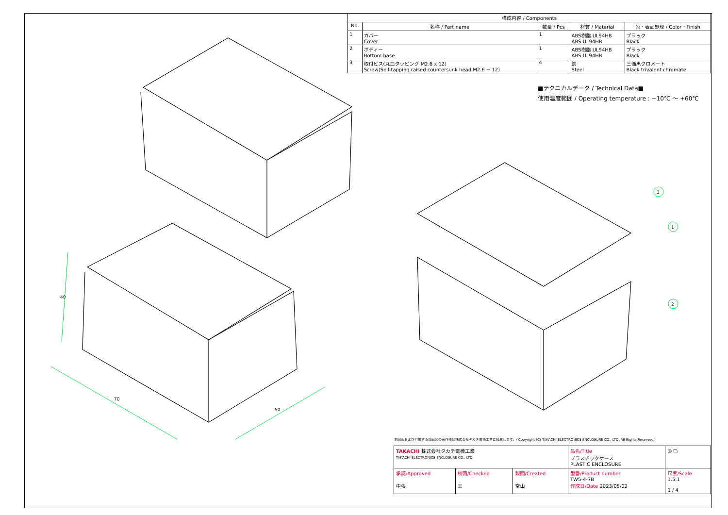40
70
50
3
1
2
| 構成内容 / Components | | | | |
| --- | --- | --- | --- | --- |
| No. | 名称 / Part name | 数量 / Pcs | 材質 / Material | 色・表面処理 / Color・Finish |
| 1 | カバー Cover | 1 | ABS樹脂 UL94HB ABS UL94HB | ブラック Black |
| 2 | ボディー Bottom base | 1 | ABS樹脂 UL94HB ABS UL94HB | ブラック Black |
| 3 | 取付ビス(丸皿タッピング M2.6 x 12) Screw(Self-tapping raised countersunk head M2.6 − 12) | 4 | 鉄 Steel | 三価黒クロメート Black trivalent chromate |
■テクニカルデータ / Technical Data■
使用温度範囲 / Operating temperature : −10℃ ～ +60℃
本図面および付帯する部品図の著作権は株式会社タカチ電機工業に帰属します。/ Copyright (C) TAKACHI ELECTRONICS ENCLOSURE CO., LTD. All Rights Reserved.
| TAKACHI 株式会社タカチ電機工業 TAKACHI ELECTRONICS ENCLOSURE CO., LTD. | | | 品名/Title プラスチックケース PLASTIC ENCLOSURE | ◎ ⏢ |
| 承認/Approved 中根 | 検図/Checked 王 | 製図/Created 常山 | 型番/Product number TW5-4-7B 作成日/Date 2023/05/02 | 尺度/Scale 1.5:1 1 / 4 |